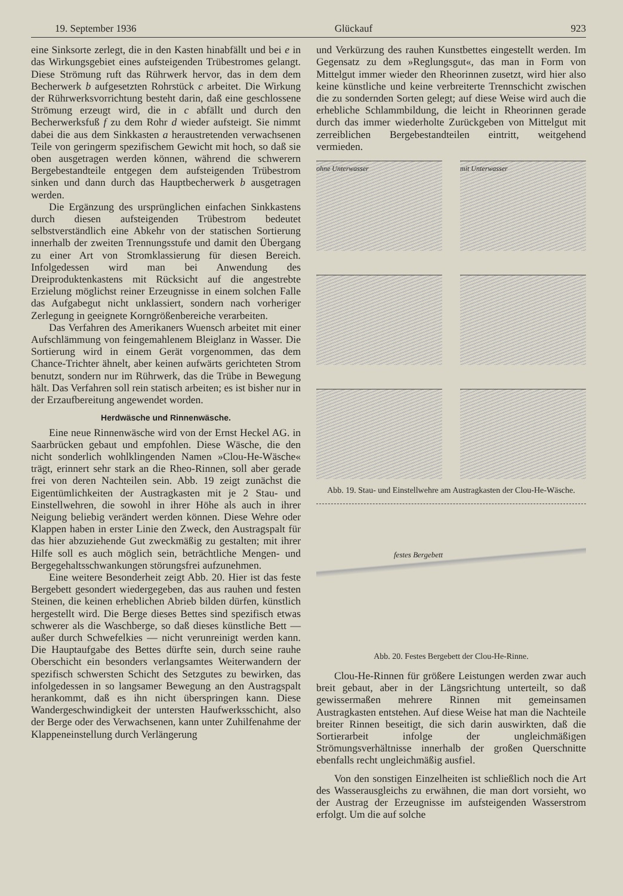19. September 1936 Glückauf 923
eine Sinksorte zerlegt, die in den Kasten hinabfällt und bei e in das Wirkungsgebiet eines aufsteigenden Trübestromes gelangt. Diese Strömung ruft das Rührwerk hervor, das in dem dem Becherwerk b aufgesetzten Rohrstück c arbeitet. Die Wirkung der Rührwerksvorrichtung besteht darin, daß eine geschlossene Strömung erzeugt wird, die in c abfällt und durch den Becherwerksfuß f zu dem Rohr d wieder aufsteigt. Sie nimmt dabei die aus dem Sinkkasten a heraustretenden verwachsenen Teile von geringerm spezifischem Gewicht mit hoch, so daß sie oben ausgetragen werden können, während die schwerern Bergebestandteile entgegen dem aufsteigenden Trübestrom sinken und dann durch das Hauptbecherwerk b ausgetragen werden.
Die Ergänzung des ursprünglichen einfachen Sinkkastens durch diesen aufsteigenden Trübestrom bedeutet selbstverständlich eine Abkehr von der statischen Sortierung innerhalb der zweiten Trennungsstufe und damit den Übergang zu einer Art von Stromklassierung für diesen Bereich. Infolgedessen wird man bei Anwendung des Dreiproduktenkastens mit Rücksicht auf die angestrebte Erzielung möglichst reiner Erzeugnisse in einem solchen Falle das Aufgabegut nicht unklassiert, sondern nach vorheriger Zerlegung in geeignete Korngrößenbereiche verarbeiten.
Das Verfahren des Amerikaners Wuensch arbeitet mit einer Aufschlämmung von feingemahlenem Bleiglanz in Wasser. Die Sortierung wird in einem Gerät vorgenommen, das dem Chance-Trichter ähnelt, aber keinen aufwärts gerichteten Strom benutzt, sondern nur im Rührwerk, das die Trübe in Bewegung hält. Das Verfahren soll rein statisch arbeiten; es ist bisher nur in der Erzaufbereitung angewendet worden.
Herdwäsche und Rinnenwäsche.
Eine neue Rinnenwäsche wird von der Ernst Heckel AG. in Saarbrücken gebaut und empfohlen. Diese Wäsche, die den nicht sonderlich wohlklingenden Namen »Clou-He-Wäsche« trägt, erinnert sehr stark an die Rheo-Rinnen, soll aber gerade frei von deren Nachteilen sein. Abb. 19 zeigt zunächst die Eigentümlichkeiten der Austragkasten mit je 2 Stau- und Einstellwehren, die sowohl in ihrer Höhe als auch in ihrer Neigung beliebig verändert werden können. Diese Wehre oder Klappen haben in erster Linie den Zweck, den Austragspalt für das hier abzuziehende Gut zweckmäßig zu gestalten; mit ihrer Hilfe soll es auch möglich sein, beträchtliche Mengen- und Bergegehaltsschwankungen störungsfrei aufzunehmen.
Eine weitere Besonderheit zeigt Abb. 20. Hier ist das feste Bergebett gesondert wiedergegeben, das aus rauhen und festen Steinen, die keinen erheblichen Abrieb bilden dürfen, künstlich hergestellt wird. Die Berge dieses Bettes sind spezifisch etwas schwerer als die Waschberge, so daß dieses künstliche Bett — außer durch Schwefelkies — nicht verunreinigt werden kann. Die Hauptaufgabe des Bettes dürfte sein, durch seine rauhe Oberschicht ein besonders verlangsamtes Weiterwandern der spezifisch schwersten Schicht des Setzgutes zu bewirken, das infolgedessen in so langsamer Bewegung an den Austragspalt herankommt, daß es ihn nicht überspringen kann. Diese Wandergeschwindigkeit der untersten Haufwerksschicht, also der Berge oder des Verwachsenen, kann unter Zuhilfenahme der Klappeneinstellung durch Verlängerung
und Verkürzung des rauhen Kunstbettes eingestellt werden. Im Gegensatz zu dem »Reglungsgut«, das man in Form von Mittelgut immer wieder den Rheorinnen zusetzt, wird hier also keine künstliche und keine verbreiterte Trennschicht zwischen die zu sondernden Sorten gelegt; auf diese Weise wird auch die erhebliche Schlammbildung, die leicht in Rheorinnen gerade durch das immer wiederholte Zurückgeben von Mittelgut mit zerreiblichen Bergebestandteilen eintritt, weitgehend vermieden.
ohne Unterwasser
mit Unterwasser
Abb. 19. Stau- und Einstellwehre am Austragkasten der Clou-He-Wäsche.
festes Bergebett
Abb. 20. Festes Bergebett der Clou-He-Rinne.
Clou-He-Rinnen für größere Leistungen werden zwar auch breit gebaut, aber in der Längsrichtung unterteilt, so daß gewissermaßen mehrere Rinnen mit gemeinsamen Austragkasten entstehen. Auf diese Weise hat man die Nachteile breiter Rinnen beseitigt, die sich darin auswirkten, daß die Sortierarbeit infolge der ungleichmäßigen Strömungsverhältnisse innerhalb der großen Querschnitte ebenfalls recht ungleichmäßig ausfiel.
Von den sonstigen Einzelheiten ist schließlich noch die Art des Wasserausgleichs zu erwähnen, die man dort vorsieht, wo der Austrag der Erzeugnisse im aufsteigenden Wasserstrom erfolgt. Um die auf solche